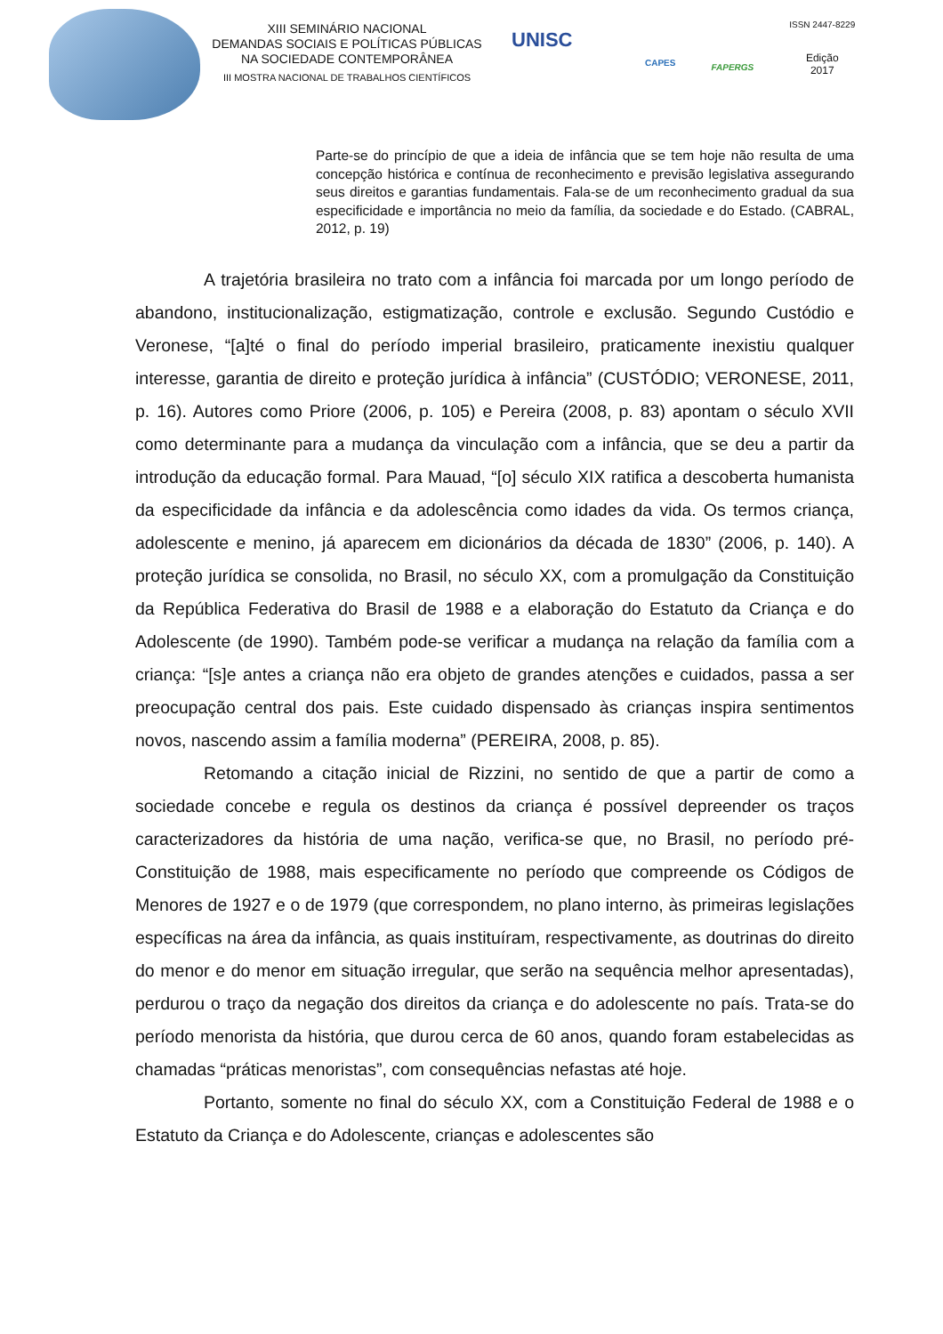XIII SEMINÁRIO NACIONAL
DEMANDAS SOCIAIS E POLÍTICAS PÚBLICAS
NA SOCIEDADE CONTEMPORÂNEA
III MOSTRA NACIONAL DE TRABALHOS CIENTÍFICOS
UNISC
CAPES
FAPERGS
ISSN 2447-8229
Edição
2017
Parte-se do princípio de que a ideia de infância que se tem hoje não resulta de uma concepção histórica e contínua de reconhecimento e previsão legislativa assegurando seus direitos e garantias fundamentais. Fala-se de um reconhecimento gradual da sua especificidade e importância no meio da família, da sociedade e do Estado. (CABRAL, 2012, p. 19)
A trajetória brasileira no trato com a infância foi marcada por um longo período de abandono, institucionalização, estigmatização, controle e exclusão. Segundo Custódio e Veronese, “[a]té o final do período imperial brasileiro, praticamente inexistiu qualquer interesse, garantia de direito e proteção jurídica à infância” (CUSTÓDIO; VERONESE, 2011, p. 16). Autores como Priore (2006, p. 105) e Pereira (2008, p. 83) apontam o século XVII como determinante para a mudança da vinculação com a infância, que se deu a partir da introdução da educação formal. Para Mauad, “[o] século XIX ratifica a descoberta humanista da especificidade da infância e da adolescência como idades da vida. Os termos criança, adolescente e menino, já aparecem em dicionários da década de 1830” (2006, p. 140). A proteção jurídica se consolida, no Brasil, no século XX, com a promulgação da Constituição da República Federativa do Brasil de 1988 e a elaboração do Estatuto da Criança e do Adolescente (de 1990). Também pode-se verificar a mudança na relação da família com a criança: “[s]e antes a criança não era objeto de grandes atenções e cuidados, passa a ser preocupação central dos pais. Este cuidado dispensado às crianças inspira sentimentos novos, nascendo assim a família moderna” (PEREIRA, 2008, p. 85).
Retomando a citação inicial de Rizzini, no sentido de que a partir de como a sociedade concebe e regula os destinos da criança é possível depreender os traços caracterizadores da história de uma nação, verifica-se que, no Brasil, no período pré-Constituição de 1988, mais especificamente no período que compreende os Códigos de Menores de 1927 e o de 1979 (que correspondem, no plano interno, às primeiras legislações específicas na área da infância, as quais instituíram, respectivamente, as doutrinas do direito do menor e do menor em situação irregular, que serão na sequência melhor apresentadas), perdurou o traço da negação dos direitos da criança e do adolescente no país. Trata-se do período menorista da história, que durou cerca de 60 anos, quando foram estabelecidas as chamadas “práticas menoristas”, com consequências nefastas até hoje.
Portanto, somente no final do século XX, com a Constituição Federal de 1988 e o Estatuto da Criança e do Adolescente, crianças e adolescentes são